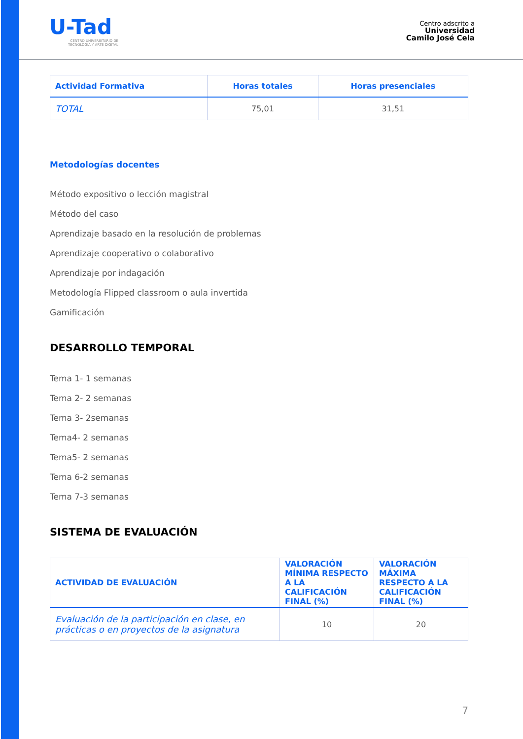U-Tad
CENTRO UNIVERSITARIO DE TECNOLOGÍA Y ARTE DIGITAL
Centro adscrito a
Universidad
Camilo José Cela
| Actividad Formativa | Horas totales | Horas presenciales |
| --- | --- | --- |
| TOTAL | 75,01 | 31,51 |
Metodologías docentes
Método expositivo o lección magistral
Método del caso
Aprendizaje basado en la resolución de problemas
Aprendizaje cooperativo o colaborativo
Aprendizaje por indagación
Metodología Flipped classroom o aula invertida
Gamificación
DESARROLLO TEMPORAL
Tema 1- 1 semanas
Tema 2- 2 semanas
Tema 3- 2semanas
Tema4- 2 semanas
Tema5- 2 semanas
Tema 6-2 semanas
Tema 7-3 semanas
SISTEMA DE EVALUACIÓN
| ACTIVIDAD DE EVALUACIÓN | VALORACIÓN MÍNIMA RESPECTO A LA CALIFICACIÓN FINAL (%) | VALORACIÓN MÁXIMA RESPECTO A LA CALIFICACIÓN FINAL (%) |
| --- | --- | --- |
| Evaluación de la participación en clase, en prácticas o en proyectos de la asignatura | 10 | 20 |
7